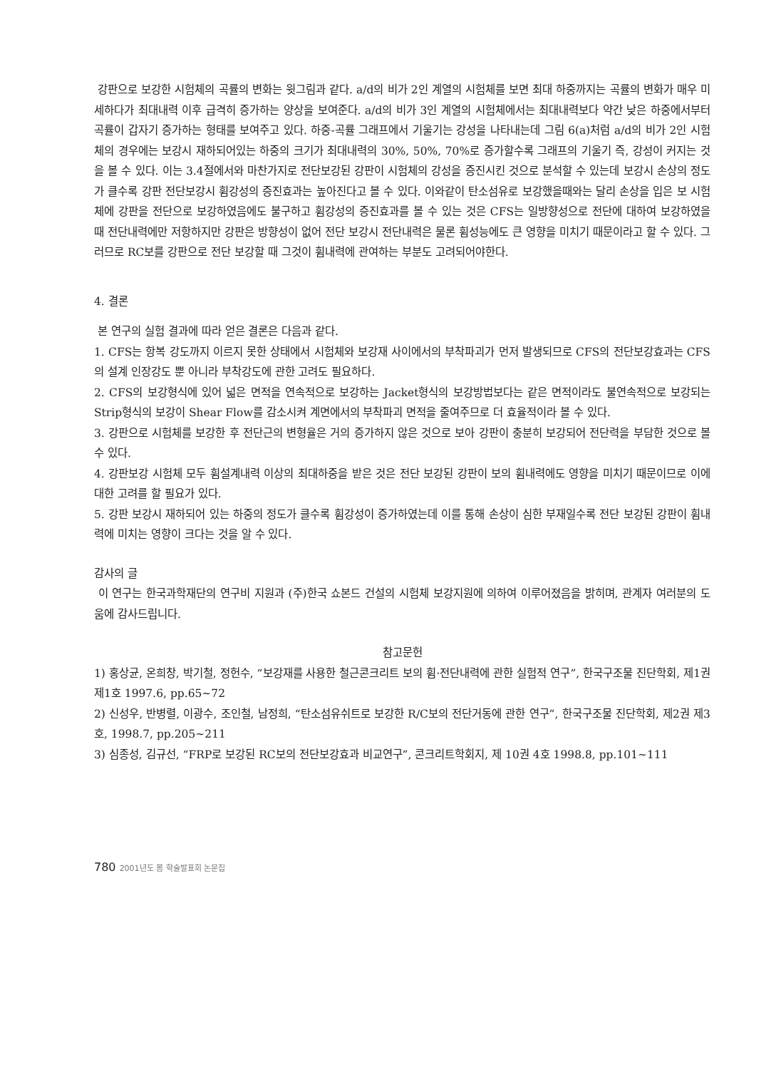강판으로 보강한 시험체의 곡률의 변화는 윗그림과 같다. a/d의 비가 2인 계열의 시험체를 보면 최대 하중까지는 곡률의 변화가 매우 미세하다가 최대내력 이후 급격히 증가하는 양상을 보여준다. a/d의 비가 3인 계열의 시험체에서는 최대내력보다 약간 낮은 하중에서부터 곡률이 갑자기 증가하는 형태를 보여주고 있다. 하중-곡률 그래프에서 기울기는 강성을 나타내는데 그림 6(a)처럼 a/d의 비가 2인 시험체의 경우에는 보강시 재하되어있는 하중의 크기가 최대내력의 30%, 50%, 70%로 증가할수록 그래프의 기울기 즉, 강성이 커지는 것을 볼 수 있다. 이는 3.4절에서와 마찬가지로 전단보강된 강판이 시험체의 강성을 증진시킨 것으로 분석할 수 있는데 보강시 손상의 정도가 클수록 강판 전단보강시 휨강성의 증진효과는 높아진다고 볼 수 있다. 이와같이 탄소섬유로 보강했을때와는 달리 손상을 입은 보 시험체에 강판을 전단으로 보강하였음에도 불구하고 휨강성의 증진효과를 볼 수 있는 것은 CFS는 일방향성으로 전단에 대하여 보강하였을 때 전단내력에만 저항하지만 강판은 방향성이 없어 전단 보강시 전단내력은 물론 휨성능에도 큰 영향을 미치기 때문이라고 할 수 있다. 그러므로 RC보를 강판으로 전단 보강할 때 그것이 휨내력에 관여하는 부분도 고려되어야한다.
4. 결론
본 연구의 실험 결과에 따라 얻은 결론은 다음과 같다.
1. CFS는 항복 강도까지 이르지 못한 상태에서 시험체와 보강재 사이에서의 부착파괴가 먼저 발생되므로 CFS의 전단보강효과는 CFS의 설계 인장강도 뿐 아니라 부착강도에 관한 고려도 필요하다.
2. CFS의 보강형식에 있어 넓은 면적을 연속적으로 보강하는 Jacket형식의 보강방법보다는 같은 면적이라도 불연속적으로 보강되는 Strip형식의 보강이 Shear Flow를 감소시켜 계면에서의 부착파괴 면적을 줄여주므로 더 효율적이라 볼 수 있다.
3. 강판으로 시험체를 보강한 후 전단근의 변형율은 거의 증가하지 않은 것으로 보아 강판이 충분히 보강되어 전단력을 부담한 것으로 볼 수 있다.
4. 강판보강 시험체 모두 휨설계내력 이상의 최대하중을 받은 것은 전단 보강된 강판이 보의 휨내력에도 영향을 미치기 때문이므로 이에대한 고려를 할 필요가 있다.
5. 강판 보강시 재하되어 있는 하중의 정도가 클수록 휨강성이 증가하였는데 이를 통해 손상이 심한 부재일수록 전단 보강된 강판이 휨내력에 미치는 영향이 크다는 것을 알 수 있다.
감사의 글
이 연구는 한국과학재단의 연구비 지원과 (주)한국 쇼본드 건설의 시험체 보강지원에 의하여 이루어졌음을 밝히며, 관계자 여러분의 도움에 감사드립니다.
참고문헌
1) 홍상균, 온희창, 박기철, 정헌수, “보강재를 사용한 철근콘크리트 보의 휨·전단내력에 관한 실험적 연구”, 한국구조물 진단학회, 제1권 제1호 1997.6, pp.65~72
2) 신성우, 반병렬, 이광수, 조인철, 남정희, “탄소섬유쉬트로 보강한 R/C보의 전단거동에 관한 연구”, 한국구조물 진단학회, 제2권 제3호, 1998.7, pp.205~211
3) 심종성, 김규선, “FRP로 보강된 RC보의 전단보강효과 비교연구”, 콘크리트학회지, 제 10권 4호 1998.8, pp.101~111
780 2001년도 봄 학술발표회 논문집